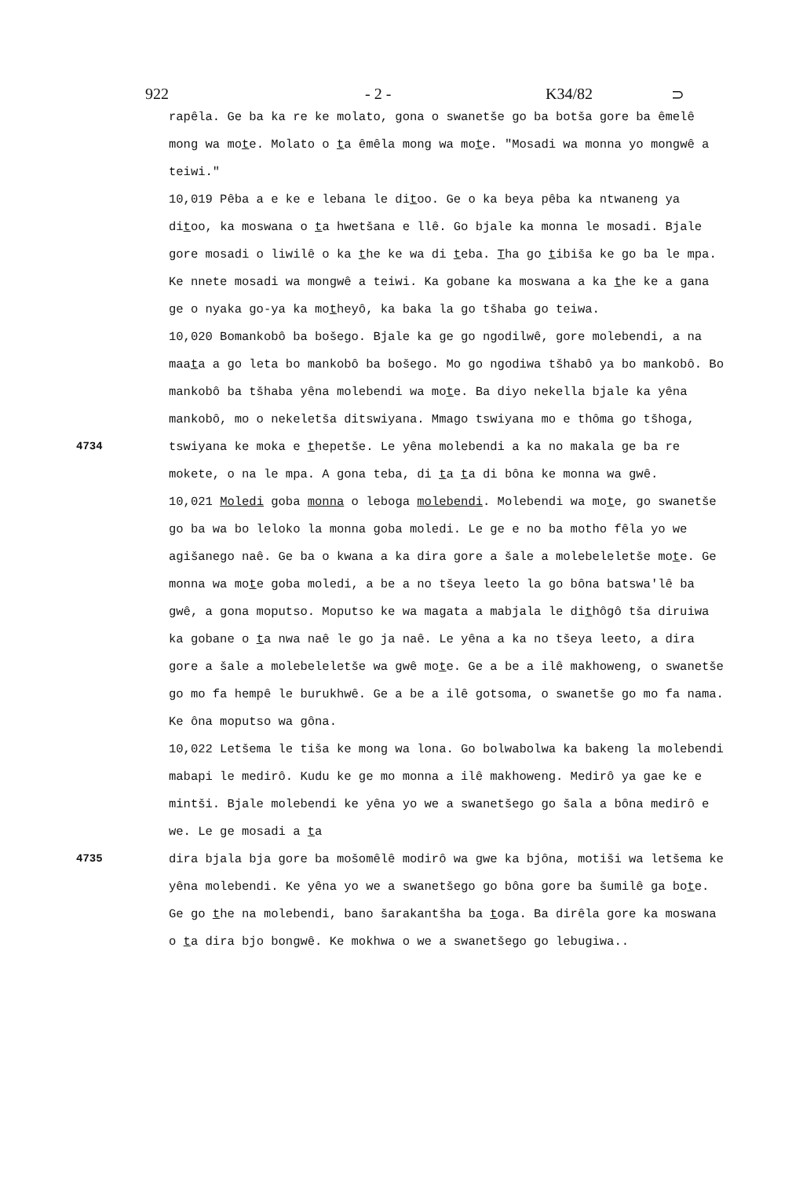922 - 2 - K34/82 ⊃
rapêla. Ge ba ka re ke molato, gona o swanetše go ba botša gore ba êmelê mong wa mote. Molato o ta êmêla mong wa mote. "Mosadi wa monna yo mongwê a teiwi."
10,019 Pêba a e ke e lebana le ditoo. Ge o ka beya pêba ka ntwaneng ya ditoo, ka moswana o ta hwetšana e llê. Go bjale ka monna le mosadi. Bjale gore mosadi o liwilê o ka the ke wa di teba. Tha go tibiša ke go ba le mpa. Ke nnete mosadi wa mongwê a teiwi. Ka gobane ka moswana a ka the ke a gana ge o nyaka go-ya ka motheyô, ka baka la go tšhaba go teiwa.
10,020 Bomankobô ba bošego. Bjale ka ge go ngodilwê, gore molebendi, a na maata a go leta bo mankobô ba bošego. Mo go ngodiwa tšhabô ya bo mankobô. Bo mankobô ba tšhaba yêna molebendi wa mote. Ba diyo nekella bjale ka yêna mankobô, mo o nekeletša ditswiyana. Mmago tswiyana mo e thôma go tšhoga,
4734
tswiyana ke moka e thepetše. Le yêna molebendi a ka no makala ge ba re mokete, o na le mpa. A gona teba, di ta ta di bôna ke monna wa gwê.
10,021 Moledi goba monna o leboga molebendi. Molebendi wa mote, go swanetše go ba wa bo leloko la monna goba moledi. Le ge e no ba motho fêla yo we agišanego naê. Ge ba o kwana a ka dira gore a šale a molebeleletše mote. Ge monna wa mote goba moledi, a be a no tšeya leeto la go bôna batswa'lê ba gwê, a gona moputso. Moputso ke wa magata a mabjala le dithôgô tša diruiwa ka gobane o ta nwa naê le go ja naê. Le yêna a ka no tšeya leeto, a dira gore a šale a molebeleletše wa gwê mote. Ge a be a ilê makhoweng, o swanetše go mo fa hempê le burukhwê. Ge a be a ilê gotsoma, o swanetše go mo fa nama. Ke ôna moputso wa gôna.
10,022 Letšema le tiša ke mong wa lona. Go bolwabolwa ka bakeng la molebendi mabapi le medirô. Kudu ke ge mo monna a ilê makhoweng. Medirô ya gae ke e mintši. Bjale molebendi ke yêna yo we a swanetšego go šala a bôna medirô e we. Le ge mosadi a ta
4735
dira bjala bja gore ba mošomêlê modirô wa gwe ka bjôna, motiši wa letšema ke yêna molebendi. Ke yêna yo we a swanetšego go bôna gore ba šumilê ga bote. Ge go the na molebendi, bano šarakantšha ba toga. Ba dirêla gore ka moswana o ta dira bjo bongwê. Ke mokhwa o we a swanetšego go lebugiwa..